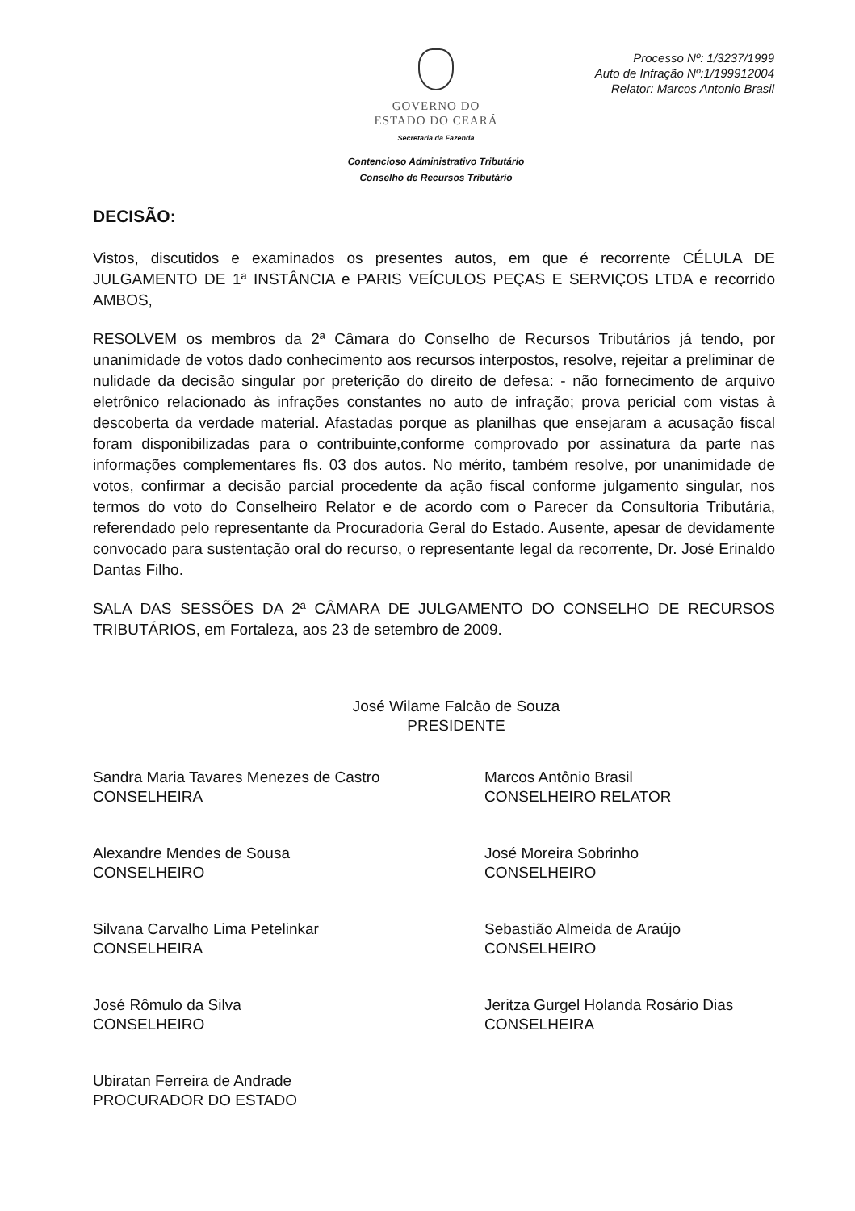Processo Nº: 1/3237/1999
Auto de Infração Nº:1/199912004
Relator: Marcos Antonio Brasil
GOVERNO DO
ESTADO DO CEARÁ
Secretaria da Fazenda
Contencioso Administrativo Tributário
Conselho de Recursos Tributário
DECISÃO:
Vistos, discutidos e examinados os presentes autos, em que é recorrente CÉLULA DE JULGAMENTO DE 1ª INSTÂNCIA e PARIS VEÍCULOS PEÇAS E SERVIÇOS LTDA e recorrido AMBOS,
RESOLVEM os membros da 2ª Câmara do Conselho de Recursos Tributários já tendo, por unanimidade de votos dado conhecimento aos recursos interpostos, resolve, rejeitar a preliminar de nulidade da decisão singular por preterição do direito de defesa: - não fornecimento de arquivo eletrônico relacionado às infrações constantes no auto de infração; prova pericial com vistas à descoberta da verdade material. Afastadas porque as planilhas que ensejaram a acusação fiscal foram disponibilizadas para o contribuinte,conforme comprovado por assinatura da parte nas informações complementares fls. 03 dos autos. No mérito, também resolve, por unanimidade de votos, confirmar a decisão parcial procedente da ação fiscal conforme julgamento singular, nos termos do voto do Conselheiro Relator e de acordo com o Parecer da Consultoria Tributária, referendado pelo representante da Procuradoria Geral do Estado. Ausente, apesar de devidamente convocado para sustentação oral do recurso, o representante legal da recorrente, Dr. José Erinaldo Dantas Filho.
SALA DAS SESSÕES DA 2ª CÂMARA DE JULGAMENTO DO CONSELHO DE RECURSOS TRIBUTÁRIOS, em Fortaleza, aos 23 de setembro de 2009.
José Wilame Falcão de Souza
PRESIDENTE
Sandra Maria Tavares Menezes de Castro
CONSELHEIRA
Alexandre Mendes de Sousa
CONSELHEIRO
Silvana Carvalho Lima Petelinkar
CONSELHEIRA
José Rômulo da Silva
CONSELHEIRO
Ubiratan Ferreira de Andrade
PROCURADOR DO ESTADO
Marcos Antônio Brasil
CONSELHEIRO RELATOR
José Moreira Sobrinho
CONSELHEIRO
Sebastião Almeida de Araújo
CONSELHEIRO
Jeritza Gurgel Holanda Rosário Dias
CONSELHEIRA